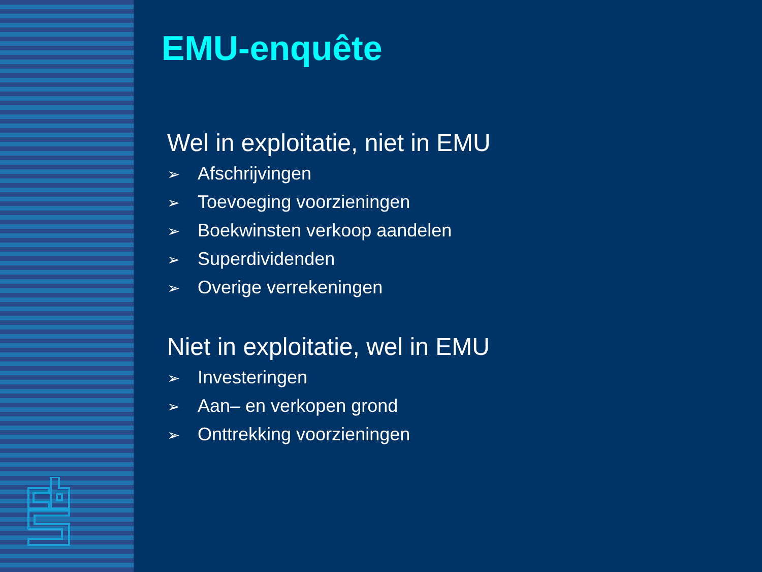EMU-enquête
Wel in exploitatie, niet in EMU
➢ Afschrijvingen
➢ Toevoeging voorzieningen
➢ Boekwinsten verkoop aandelen
➢ Superdividenden
➢ Overige verrekeningen
Niet in exploitatie, wel in EMU
➢ Investeringen
➢ Aan– en verkopen grond
➢ Onttrekking voorzieningen